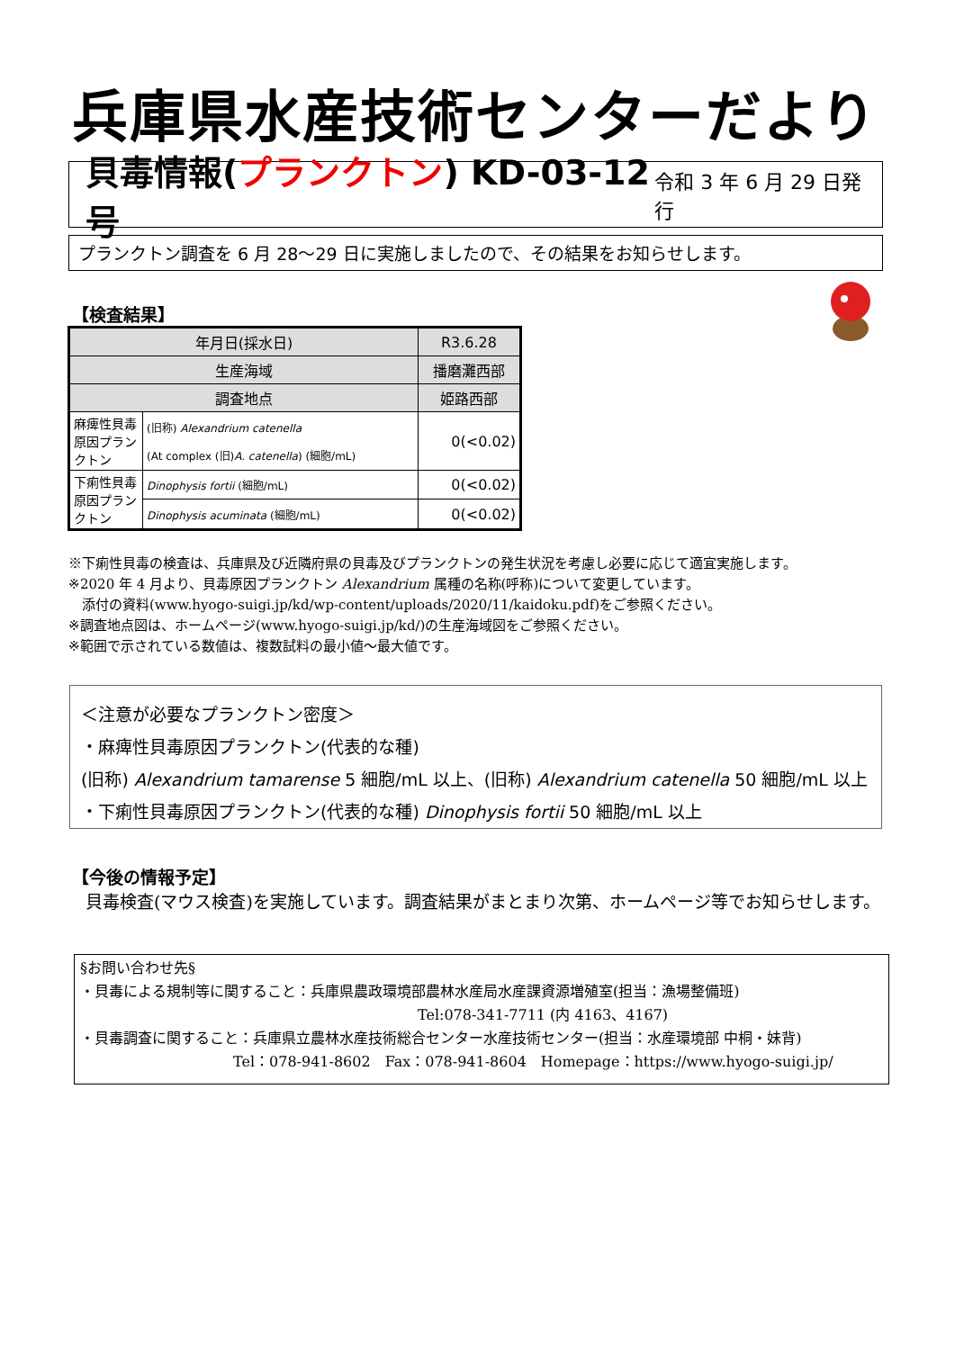兵庫県水産技術センターだより
貝毒情報(プランクトン) KD-03-12 号 令和 3 年 6 月 29 日発行
プランクトン調査を 6 月 28～29 日に実施しましたので、その結果をお知らせします。
【検査結果】
| 年月日(採水日) | | R3.6.28 |
| 生産海域 | | 播磨灘西部 |
| 調査地点 | | 姫路西部 |
| 麻痺性貝毒原因プランクトン | (旧称) Alexandrium catenella (At complex (旧) A. catenella ) (細胞/mL) | 0(<0.02) |
| 下痢性貝毒原因プランクトン | Dinophysis fortii (細胞/mL) | 0(<0.02) |
| | Dinophysis acuminata (細胞/mL) | 0(<0.02) |
※下痢性貝毒の検査は、兵庫県及び近隣府県の貝毒及びプランクトンの発生状況を考慮し必要に応じて適宜実施します。
※2020 年 4 月より、貝毒原因プランクトン Alexandrium 属種の名称(呼称)について変更しています。
　添付の資料(www.hyogo-suigi.jp/kd/wp-content/uploads/2020/11/kaidoku.pdf)をご参照ください。
※調査地点図は、ホームページ(www.hyogo-suigi.jp/kd/)の生産海域図をご参照ください。
※範囲で示されている数値は、複数試料の最小値～最大値です。
＜注意が必要なプランクトン密度＞
・麻痺性貝毒原因プランクトン(代表的な種)
(旧称) Alexandrium tamarense 5 細胞/mL 以上、(旧称) Alexandrium catenella 50 細胞/mL 以上
・下痢性貝毒原因プランクトン(代表的な種) Dinophysis fortii 50 細胞/mL 以上
【今後の情報予定】
貝毒検査(マウス検査)を実施しています。調査結果がまとまり次第、ホームページ等でお知らせします。
§お問い合わせ先§
・貝毒による規制等に関すること：兵庫県農政環境部農林水産局水産課資源増殖室(担当：漁場整備班)
Tel:078-341-7711 (内 4163、4167)
・貝毒調査に関すること：兵庫県立農林水産技術総合センター水産技術センター(担当：水産環境部 中桐・妹背)
Tel：078-941-8602　Fax：078-941-8604　Homepage：https://www.hyogo-suigi.jp/